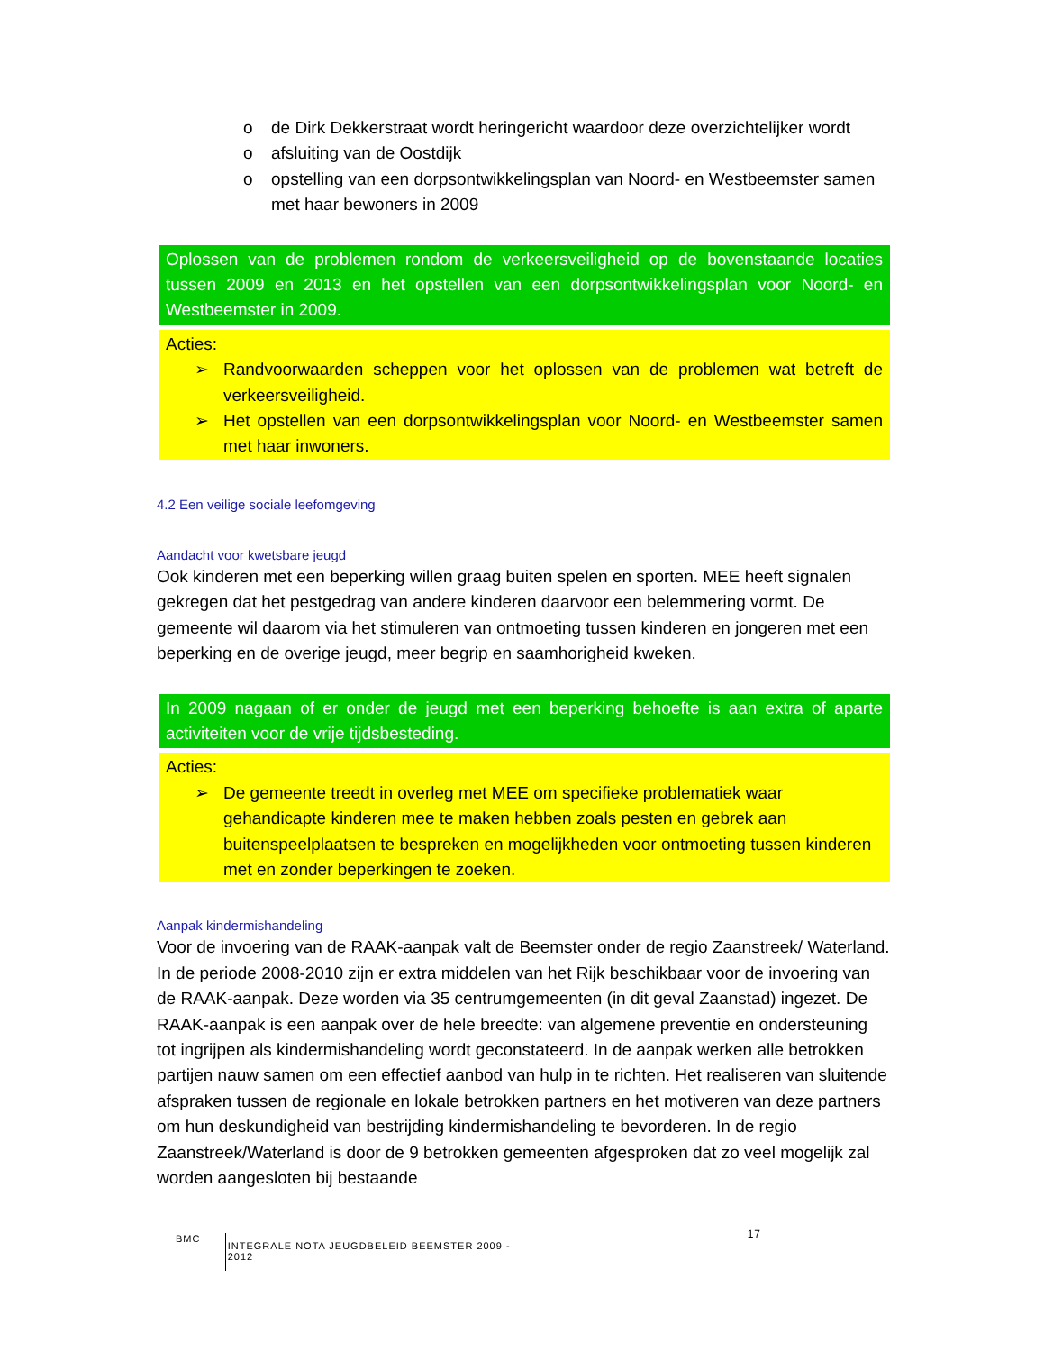o de Dirk Dekkerstraat wordt heringericht waardoor deze overzichtelijker wordt
o afsluiting van de Oostdijk
o opstelling van een dorpsontwikkelingsplan van Noord- en Westbeemster samen met haar bewoners in 2009
Oplossen van de problemen rondom de verkeersveiligheid op de bovenstaande locaties tussen 2009 en 2013 en het opstellen van een dorpsontwikkelingsplan voor Noord- en Westbeemster in 2009.
Acties:
➢ Randvoorwaarden scheppen voor het oplossen van de problemen wat betreft de verkeersveiligheid.
➢ Het opstellen van een dorpsontwikkelingsplan voor Noord- en Westbeemster samen met haar inwoners.
4.2 Een veilige sociale leefomgeving
Aandacht voor kwetsbare jeugd
Ook kinderen met een beperking willen graag buiten spelen en sporten. MEE heeft signalen gekregen dat het pestgedrag van andere kinderen daarvoor een belemmering vormt. De gemeente wil daarom via het stimuleren van ontmoeting tussen kinderen en jongeren met een beperking en de overige jeugd, meer begrip en saamhorigheid kweken.
In 2009 nagaan of er onder de jeugd met een beperking behoefte is aan extra of aparte activiteiten voor de vrije tijdsbesteding.
Acties:
➢ De gemeente treedt in overleg met MEE om specifieke problematiek waar gehandicapte kinderen mee te maken hebben zoals pesten en gebrek aan buitenspeelplaatsen te bespreken en mogelijkheden voor ontmoeting tussen kinderen met en zonder beperkingen te zoeken.
Aanpak kindermishandeling
Voor de invoering van de RAAK-aanpak valt de Beemster onder de regio Zaanstreek/ Waterland. In de periode 2008-2010 zijn er extra middelen van het Rijk beschikbaar voor de invoering van de RAAK-aanpak. Deze worden via 35 centrumgemeenten (in dit geval Zaanstad) ingezet. De RAAK-aanpak is een aanpak over de hele breedte: van algemene preventie en ondersteuning tot ingrijpen als kindermishandeling wordt geconstateerd. In de aanpak werken alle betrokken partijen nauw samen om een effectief aanbod van hulp in te richten. Het realiseren van sluitende afspraken tussen de regionale en lokale betrokken partners en het motiveren van deze partners om hun deskundigheid van bestrijding kindermishandeling te bevorderen. In de regio Zaanstreek/Waterland is door de 9 betrokken gemeenten afgesproken dat zo veel mogelijk zal worden aangesloten bij bestaande
BMC INTEGRALE NOTA JEUGDBELEID BEEMSTER 2009 - 2012 17